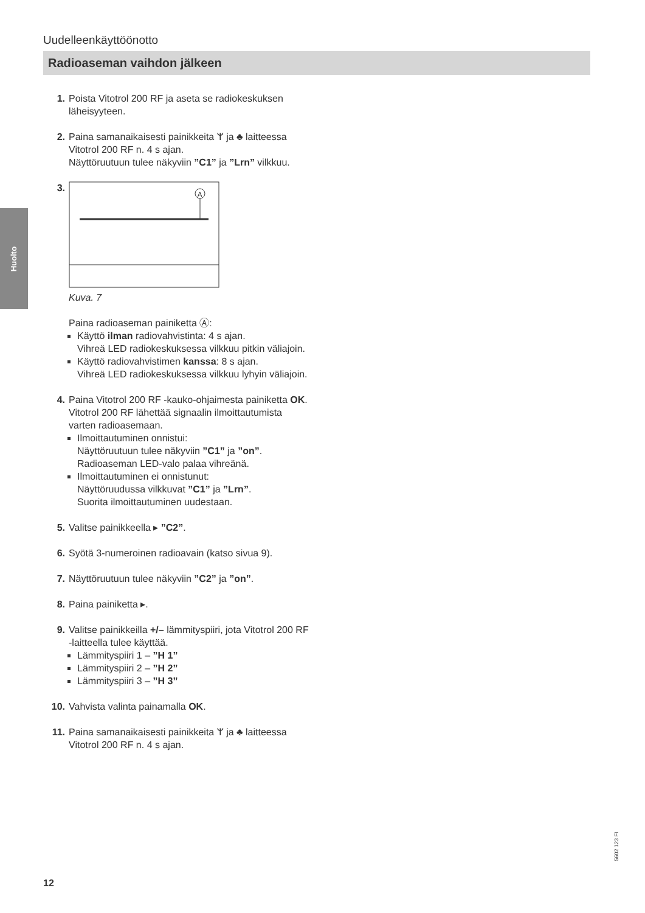Huolto
Uudelleenkäyttöönotto
Radioaseman vaihdon jälkeen
1. Poista Vitotrol 200 RF ja aseta se radiokeskuksen läheisyyteen.
2. Paina samanaikaisesti painikkeita ᛘ ja ♣ laitteessa Vitotrol 200 RF n. 4 s ajan.
Näyttöruutuun tulee näkyviin ”C1” ja ”Lrn” vilkkuu.
3.
A
Kuva. 7
Paina radioaseman painiketta Ⓐ:
Käyttö ilman radiovahvistinta: 4 s ajan.
Vihreä LED radiokeskuksessa vilkkuu pitkin väliajoin.
Käyttö radiovahvistimen kanssa: 8 s ajan.
Vihreä LED radiokeskuksessa vilkkuu lyhyin väliajoin.
4. Paina Vitotrol 200 RF -kauko-ohjaimesta painiketta OK.
Vitotrol 200 RF lähettää signaalin ilmoittautumista varten radioasemaan.
Ilmoittautuminen onnistui:
Näyttöruutuun tulee näkyviin ”C1” ja ”on”.
Radioaseman LED-valo palaa vihreänä.
Ilmoittautuminen ei onnistunut:
Näyttöruudussa vilkkuvat ”C1” ja ”Lrn”.
Suorita ilmoittautuminen uudestaan.
5. Valitse painikkeella ▸ ”C2”.
6. Syötä 3-numeroinen radioavain (katso sivua 9).
7. Näyttöruutuun tulee näkyviin ”C2” ja ”on”.
8. Paina painiketta ▸.
9. Valitse painikkeilla +/– lämmityspiiri, jota Vitotrol 200 RF -laitteella tulee käyttää.
Lämmityspiiri 1 – ”H 1”
Lämmityspiiri 2 – ”H 2”
Lämmityspiiri 3 – ”H 3”
10. Vahvista valinta painamalla OK.
11. Paina samanaikaisesti painikkeita ᛘ ja ♣ laitteessa Vitotrol 200 RF n. 4 s ajan.
5602 123 FI
12